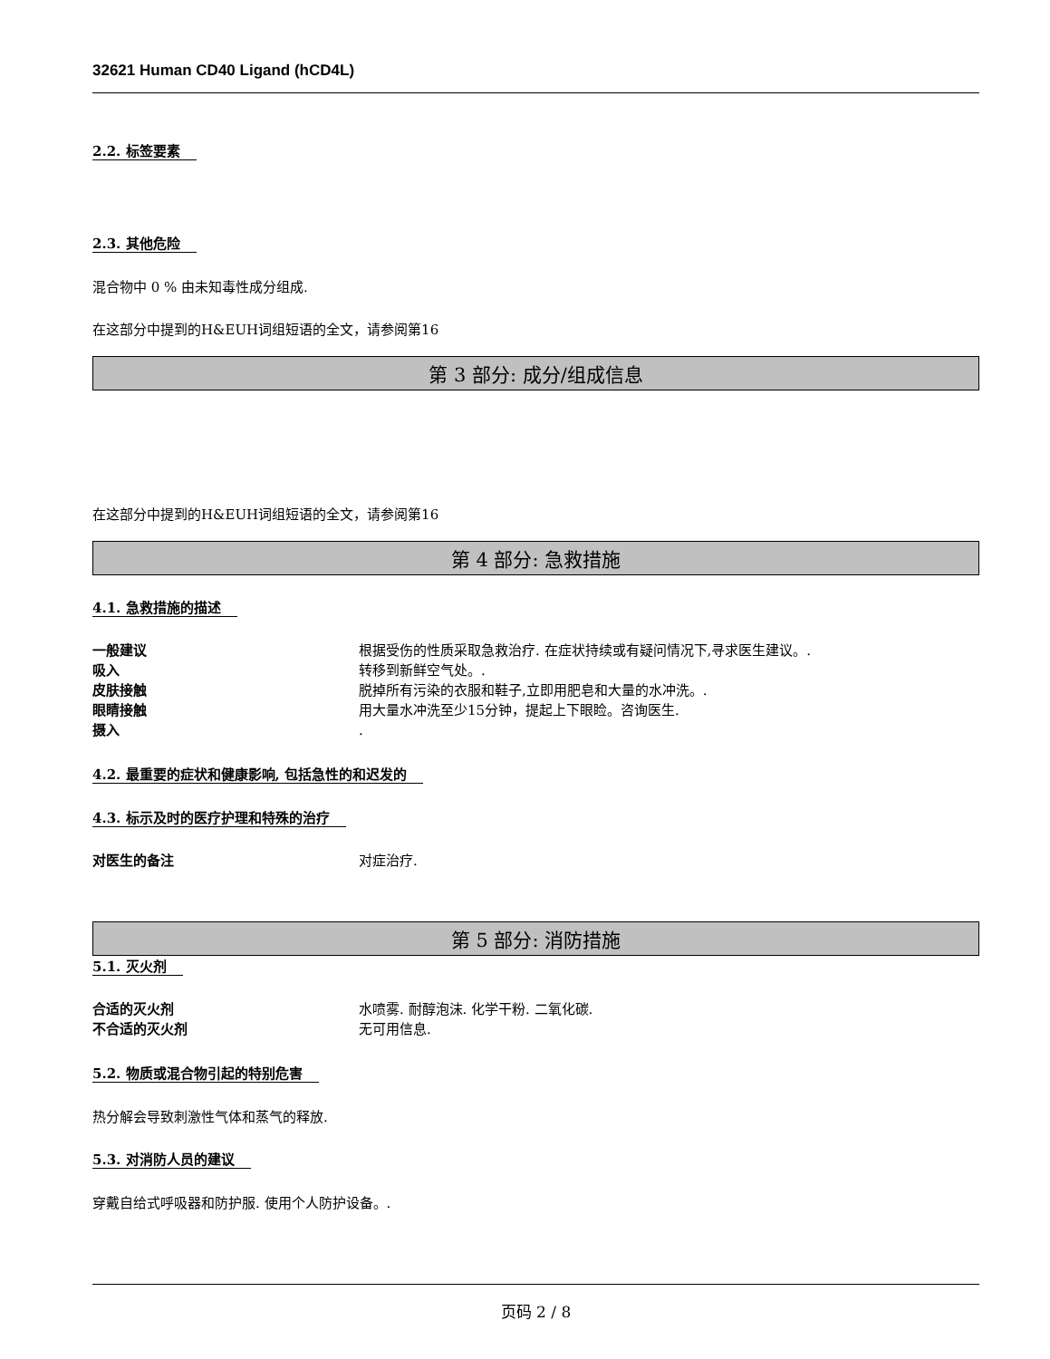32621 Human CD40 Ligand (hCD4L)
2.2. 标签要素
2.3. 其他危险
混合物中 0 % 由未知毒性成分组成.
在这部分中提到的H&EUH词组短语的全文，请参阅第16
第 3 部分: 成分/组成信息
在这部分中提到的H&EUH词组短语的全文，请参阅第16
第 4 部分: 急救措施
4.1. 急救措施的描述
一般建议 根据受伤的性质采取急救治疗. 在症状持续或有疑问情况下,寻求医生建议。.
吸入 转移到新鲜空气处。.
皮肤接触 脱掉所有污染的衣服和鞋子,立即用肥皂和大量的水冲洗。.
眼睛接触 用大量水冲洗至少15分钟，提起上下眼睑。咨询医生.
摄入.
4.2. 最重要的症状和健康影响, 包括急性的和迟发的
4.3. 标示及时的医疗护理和特殊的治疗
对医生的备注 对症治疗.
第 5 部分: 消防措施
5.1. 灭火剂
合适的灭火剂 水喷雾. 耐醇泡沫. 化学干粉. 二氧化碳.
不合适的灭火剂 无可用信息.
5.2. 物质或混合物引起的特别危害
热分解会导致刺激性气体和蒸气的释放.
5.3. 对消防人员的建议
穿戴自给式呼吸器和防护服. 使用个人防护设备。.
页码 2 / 8